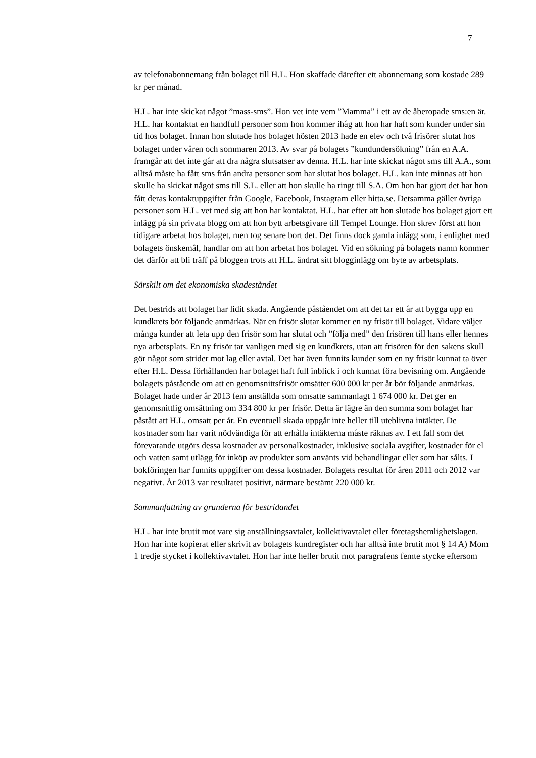7
av telefonabonnemang från bolaget till H.L. Hon skaffade därefter ett abonnemang som kostade 289 kr per månad.
H.L. har inte skickat något ”mass-sms”. Hon vet inte vem ”Mamma” i ett av de åberopade sms:en är. H.L. har kontaktat en handfull personer som hon kommer ihåg att hon har haft som kunder under sin tid hos bolaget. Innan hon slutade hos bolaget hösten 2013 hade en elev och två frisörer slutat hos bolaget under våren och sommaren 2013. Av svar på bolagets ”kundundersökning” från en A.A. framgår att det inte går att dra några slutsatser av denna. H.L. har inte skickat något sms till A.A., som alltså måste ha fått sms från andra personer som har slutat hos bolaget. H.L. kan inte minnas att hon skulle ha skickat något sms till S.L. eller att hon skulle ha ringt till S.A. Om hon har gjort det har hon fått deras kontaktuppgifter från Google, Facebook, Instagram eller hitta.se. Detsamma gäller övriga personer som H.L. vet med sig att hon har kontaktat. H.L. har efter att hon slutade hos bolaget gjort ett inlägg på sin privata blogg om att hon bytt arbetsgivare till Tempel Lounge. Hon skrev först att hon tidigare arbetat hos bolaget, men tog senare bort det. Det finns dock gamla inlägg som, i enlighet med bolagets önskemål, handlar om att hon arbetat hos bolaget. Vid en sökning på bolagets namn kommer det därför att bli träff på bloggen trots att H.L. ändrat sitt blogginlägg om byte av arbetsplats.
Särskilt om det ekonomiska skadeståndet
Det bestrids att bolaget har lidit skada. Angående påståendet om att det tar ett år att bygga upp en kundkrets bör följande anmärkas. När en frisör slutar kommer en ny frisör till bolaget. Vidare väljer många kunder att leta upp den frisör som har slutat och ”följa med” den frisören till hans eller hennes nya arbetsplats. En ny frisör tar vanligen med sig en kundkrets, utan att frisören för den sakens skull gör något som strider mot lag eller avtal. Det har även funnits kunder som en ny frisör kunnat ta över efter H.L. Dessa förhållanden har bolaget haft full inblick i och kunnat föra bevisning om. Angående bolagets påstående om att en genomsnittsfrisör omsätter 600 000 kr per år bör följande anmärkas. Bolaget hade under år 2013 fem anställda som omsatte sammanlagt 1 674 000 kr. Det ger en genomsnittlig omsättning om 334 800 kr per frisör. Detta är lägre än den summa som bolaget har påstått att H.L. omsatt per år. En eventuell skada uppgår inte heller till uteblivna intäkter. De kostnader som har varit nödvändiga för att erhålla intäkterna måste räknas av. I ett fall som det förevarande utgörs dessa kostnader av personalkostnader, inklusive sociala avgifter, kostnader för el och vatten samt utlägg för inköp av produkter som använts vid behandlingar eller som har sålts. I bokföringen har funnits uppgifter om dessa kostnader. Bolagets resultat för åren 2011 och 2012 var negativt. År 2013 var resultatet positivt, närmare bestämt 220 000 kr.
Sammanfattning av grunderna för bestridandet
H.L. har inte brutit mot vare sig anställningsavtalet, kollektivavtalet eller företagshemlighetslagen. Hon har inte kopierat eller skrivit av bolagets kundregister och har alltså inte brutit mot § 14 A) Mom 1 tredje stycket i kollektivavtalet. Hon har inte heller brutit mot paragrafens femte stycke eftersom